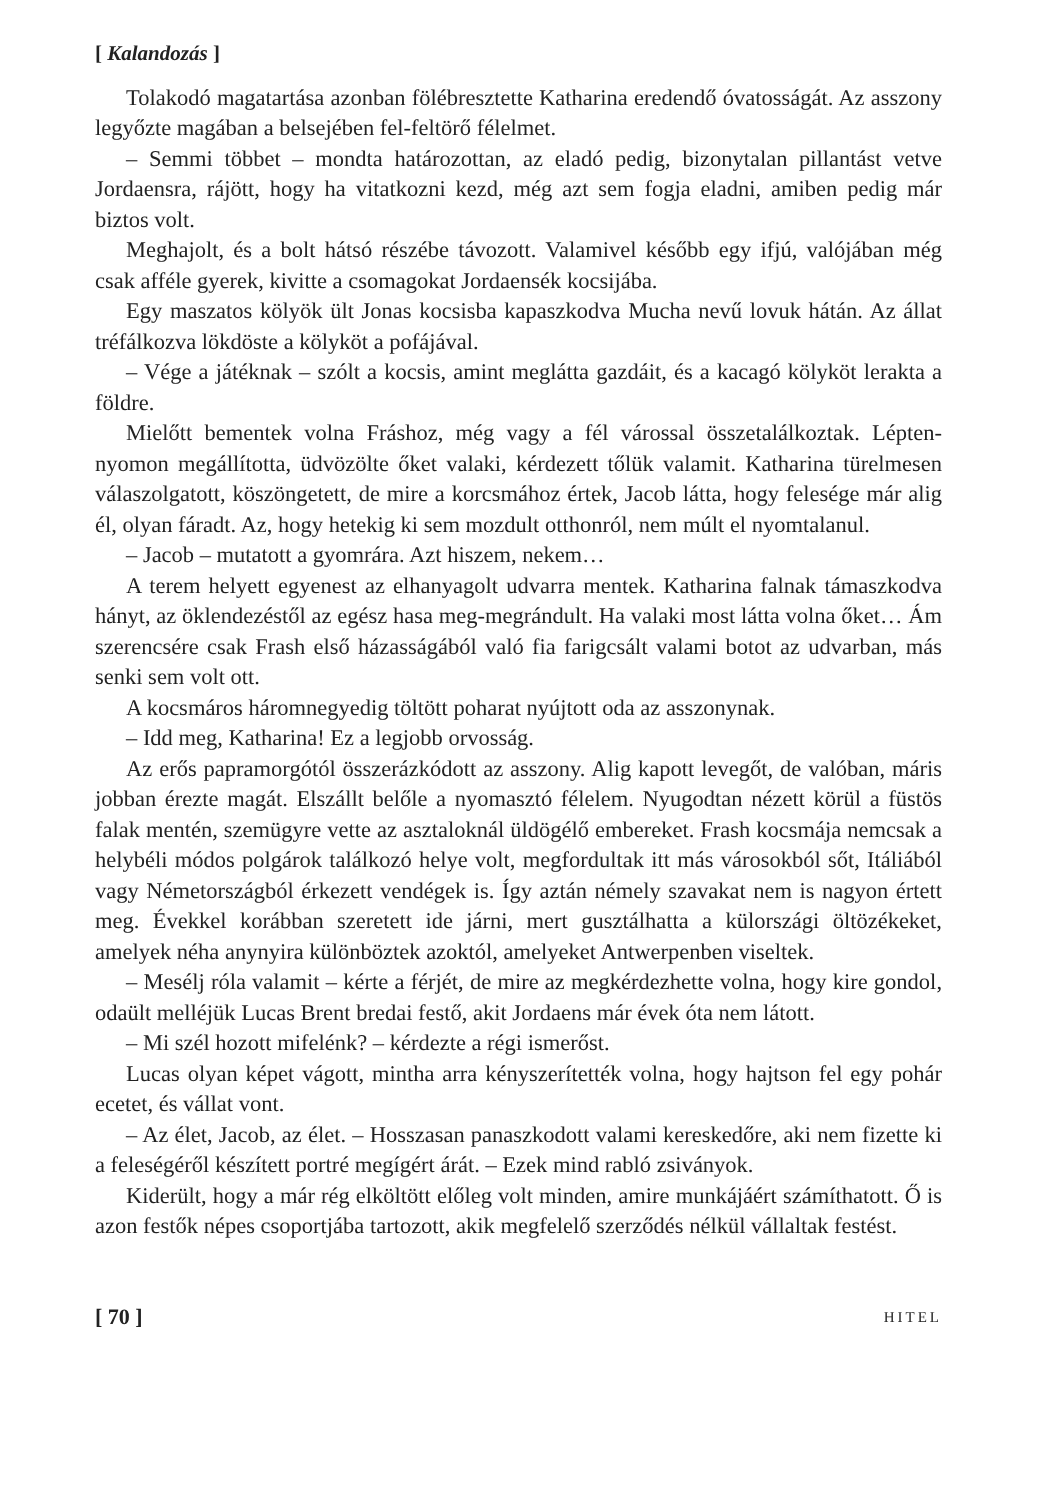[ Kalandozás ]
Tolakodó magatartása azonban fölébresztette Katharina eredendő óvatosságát. Az asszony legyőzte magában a belsejében fel-feltörő félelmet.
– Semmi többet – mondta határozottan, az eladó pedig, bizonytalan pillantást vetve Jordaensra, rájött, hogy ha vitatkozni kezd, még azt sem fogja eladni, amiben pedig már biztos volt.
Meghajolt, és a bolt hátsó részébe távozott. Valamivel később egy ifjú, valójában még csak afféle gyerek, kivitte a csomagokat Jordaensék kocsijába.
Egy maszatos kölyök ült Jonas kocsisba kapaszkodva Mucha nevű lovuk hátán. Az állat tréfálkozva lökdöste a kölyköt a pofájával.
– Vége a játéknak – szólt a kocsis, amint meglátta gazdáit, és a kacagó kölyköt lerakta a földre.
Mielőtt bementek volna Fráshoz, még vagy a fél várossal összetalálkoztak. Lépten-nyomon megállította, üdvözölte őket valaki, kérdezett tőlük valamit. Katharina türelmesen válaszolgatott, köszöngetett, de mire a korcsmához értek, Jacob látta, hogy felesége már alig él, olyan fáradt. Az, hogy hetekig ki sem mozdult otthonról, nem múlt el nyomtalanul.
– Jacob – mutatott a gyomrára. Azt hiszem, nekem…
A terem helyett egyenest az elhanyagolt udvarra mentek. Katharina falnak támaszkodva hányt, az öklendezéstől az egész hasa meg-megrándult. Ha valaki most látta volna őket… Ám szerencsére csak Frash első házasságából való fia farigcsált valami botot az udvarban, más senki sem volt ott.
A kocsmáros háromnegyedig töltött poharat nyújtott oda az asszonynak.
– Idd meg, Katharina! Ez a legjobb orvosság.
Az erős papramorgótól összerázkódott az asszony. Alig kapott levegőt, de valóban, máris jobban érezte magát. Elszállt belőle a nyomasztó félelem. Nyugodtan nézett körül a füstös falak mentén, szemügyre vette az asztaloknál üldögélő embereket. Frash kocsmája nemcsak a helybéli módos polgárok találkozó helye volt, megfordultak itt más városokból sőt, Itáliából vagy Németországból érkezett vendégek is. Így aztán némely szavakat nem is nagyon értett meg. Évekkel korábban szeretett ide járni, mert gusztálhatta a külországi öltözékeket, amelyek néha anynyira különböztek azoktól, amelyeket Antwerpenben viseltek.
– Mesélj róla valamit – kérte a férjét, de mire az megkérdezhette volna, hogy kire gondol, odaült melléjük Lucas Brent bredai festő, akit Jordaens már évek óta nem látott.
– Mi szél hozott mifelénk? – kérdezte a régi ismerőst.
Lucas olyan képet vágott, mintha arra kényszerítették volna, hogy hajtson fel egy pohár ecetet, és vállat vont.
– Az élet, Jacob, az élet. – Hosszasan panaszkodott valami kereskedőre, aki nem fizette ki a feleségéről készített portré megígért árát. – Ezek mind rabló zsiványok.
Kiderült, hogy a már rég elköltött előleg volt minden, amire munkájáért számíthatott. Ő is azon festők népes csoportjába tartozott, akik megfelelő szerződés nélkül vállaltak festést.
[ 70 ] HITEL